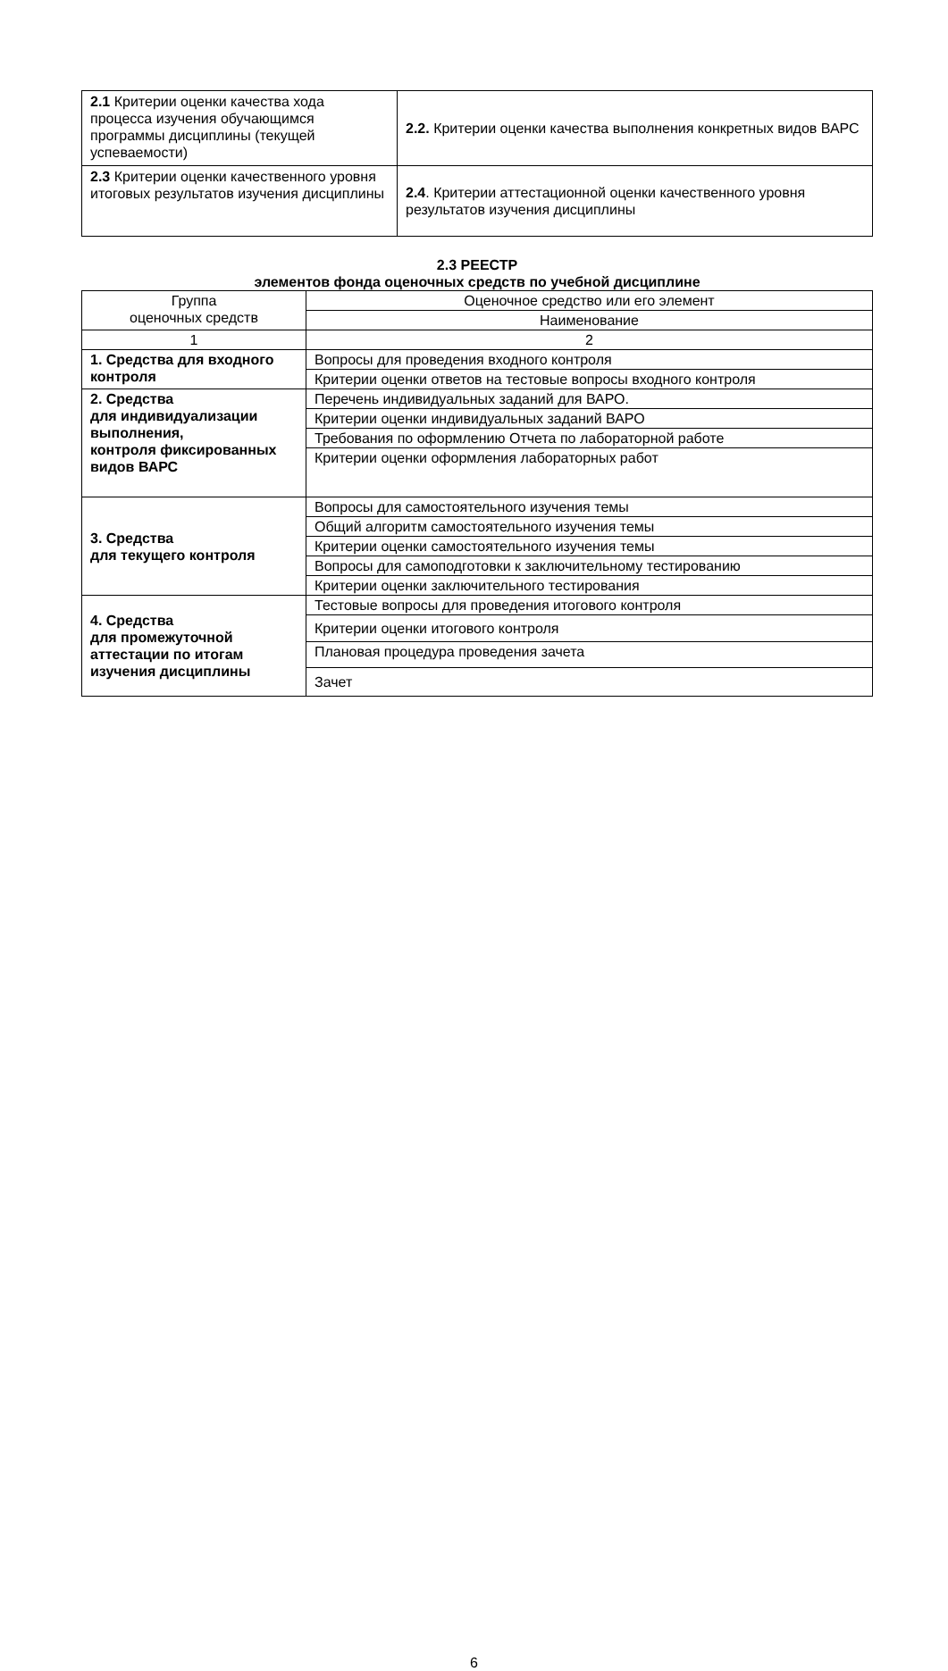| 2.1 Критерии оценки качества хода процесса изучения обучающимся программы дисциплины (текущей успеваемости) | 2.2. Критерии оценки качества выполнения конкретных видов ВАРС |
| 2.3 Критерии оценки качественного уровня итоговых результатов изучения дисциплины | 2.4 . Критерии аттестационной оценки качественного уровня результатов изучения дисциплины |
2.3 РЕЕСТР
элементов фонда оценочных средств по учебной дисциплине
| Группа оценочных средств | Оценочное средство или его элемент |
| --- | --- |
| | Наименование |
| 1 | 2 |
| 1. Средства для входного контроля | Вопросы для проведения входного контроля |
| | Критерии оценки ответов на тестовые вопросы входного контроля |
| 2. Средства для индивидуализации выполнения, контроля фиксированных видов ВАРС | Перечень индивидуальных заданий для ВАРО. |
| | Критерии оценки индивидуальных заданий ВАРО |
| | Требования по оформлению Отчета по лабораторной работе |
| | Критерии оценки оформления лабораторных работ |
| 3. Средства для текущего контроля | Вопросы для самостоятельного изучения темы |
| | Общий алгоритм самостоятельного изучения темы |
| | Критерии оценки самостоятельного изучения темы |
| | Вопросы для самоподготовки к заключительному тестированию |
| | Критерии оценки заключительного тестирования |
| 4. Средства для промежуточной аттестации по итогам изучения дисциплины | Тестовые вопросы для проведения итогового контроля |
| | Критерии оценки итогового контроля |
| | Плановая процедура проведения зачета |
| | Зачет |
6